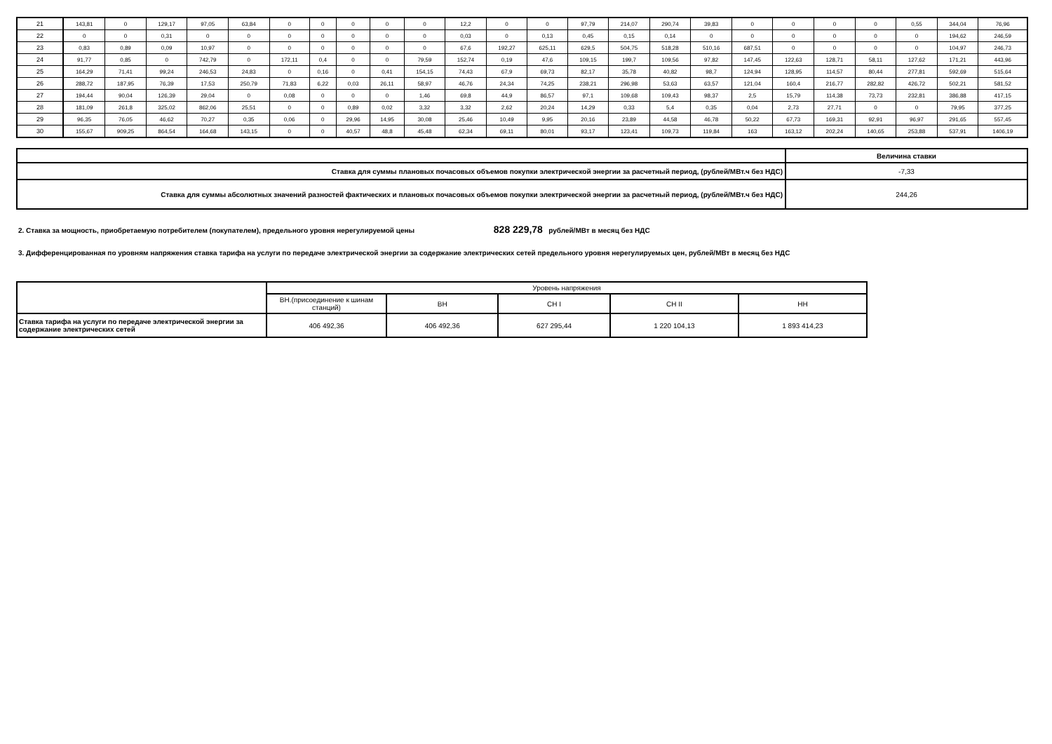| 21 | 143,81 | 0 | 129,17 | 97,05 | 63,84 | 0 | 0 | 0 | 0 | 0 | 12,2 | 0 | 0 | 97,79 | 214,07 | 290,74 | 39,83 | 0 | 0 | 0 | 0 | 0,55 | 344,04 | 76,96 |
| 22 | 0 | 0 | 0,31 | 0 | 0 | 0 | 0 | 0 | 0 | 0 | 0,03 | 0 | 0,13 | 0,45 | 0,15 | 0,14 | 0 | 0 | 0 | 0 | 0 | 0 | 194,62 | 246,59 |
| 23 | 0,83 | 0,89 | 0,09 | 10,97 | 0 | 0 | 0 | 0 | 0 | 0 | 67,6 | 192,27 | 625,11 | 629,5 | 504,75 | 518,28 | 510,16 | 687,51 | 0 | 0 | 0 | 0 | 104,97 | 246,73 |
| 24 | 91,77 | 0,85 | 0 | 742,79 | 0 | 172,11 | 0,4 | 0 | 0 | 79,59 | 152,74 | 0,19 | 47,6 | 109,15 | 199,7 | 109,56 | 97,82 | 147,45 | 122,63 | 128,71 | 58,11 | 127,62 | 171,21 | 443,96 |
| 25 | 164,29 | 71,41 | 99,24 | 246,53 | 24,83 | 0 | 0,16 | 0 | 0,41 | 154,15 | 74,43 | 67,9 | 69,73 | 82,17 | 35,78 | 40,82 | 98,7 | 124,94 | 128,95 | 114,57 | 80,44 | 277,81 | 592,69 | 515,64 |
| 26 | 288,72 | 187,95 | 76,39 | 17,53 | 250,79 | 71,83 | 6,22 | 0,03 | 26,11 | 58,97 | 46,76 | 24,34 | 74,25 | 238,21 | 296,98 | 53,63 | 63,57 | 121,04 | 160,4 | 216,77 | 282,82 | 426,72 | 502,21 | 581,52 |
| 27 | 194,44 | 90,04 | 126,39 | 29,04 | 0 | 0,08 | 0 | 0 | 0 | 1,46 | 69,8 | 44,9 | 86,57 | 97,1 | 109,68 | 109,43 | 98,37 | 2,5 | 15,79 | 114,38 | 73,73 | 232,81 | 386,88 | 417,15 |
| 28 | 181,09 | 261,8 | 325,02 | 862,06 | 25,51 | 0 | 0 | 0,89 | 0,02 | 3,32 | 3,32 | 2,62 | 20,24 | 14,29 | 0,33 | 5,4 | 0,35 | 0,04 | 2,73 | 27,71 | 0 | 0 | 79,95 | 377,25 |
| 29 | 96,35 | 76,05 | 46,62 | 70,27 | 0,35 | 0,06 | 0 | 29,96 | 14,95 | 30,08 | 25,46 | 10,49 | 9,95 | 20,16 | 23,89 | 44,58 | 46,78 | 50,22 | 67,73 | 169,31 | 92,91 | 96,97 | 291,65 | 557,45 |
| 30 | 155,67 | 909,25 | 864,54 | 164,68 | 143,15 | 0 | 0 | 40,57 | 48,8 | 45,48 | 62,34 | 69,11 | 80,01 | 93,17 | 123,41 | 109,73 | 119,84 | 163 | 163,12 | 202,24 | 140,65 | 253,88 | 537,91 | 1406,19 |
| | Величина ставки |
| Ставка для суммы плановых почасовых объемов покупки электрической энергии за расчетный период, (рублей/МВт.ч без НДС) | -7,33 |
| Ставка для суммы абсолютных значений разностей фактических и плановых почасовых объемов покупки электрической энергии за расчетный период, (рублей/МВт.ч без НДС) | 244,26 |
2. Ставка за мощность, приобретаемую потребителем (покупателем), предельного уровня нерегулируемой цены 828 229,78 рублей/МВт в месяц без НДС
3. Дифференцированная по уровням напряжения ставка тарифа на услуги по передаче электрической энергии за содержание электрических сетей предельного уровня нерегулируемых цен, рублей/МВт в месяц без НДС
| | Уровень напряжения | | | | |
| | ВН.(присоединение к шинам станций) | ВН | СН I | СН II | НН |
| Ставка тарифа на услуги по передаче электрической энергии за содержание электрических сетей | 406 492,36 | 406 492,36 | 627 295,44 | 1 220 104,13 | 1 893 414,23 |